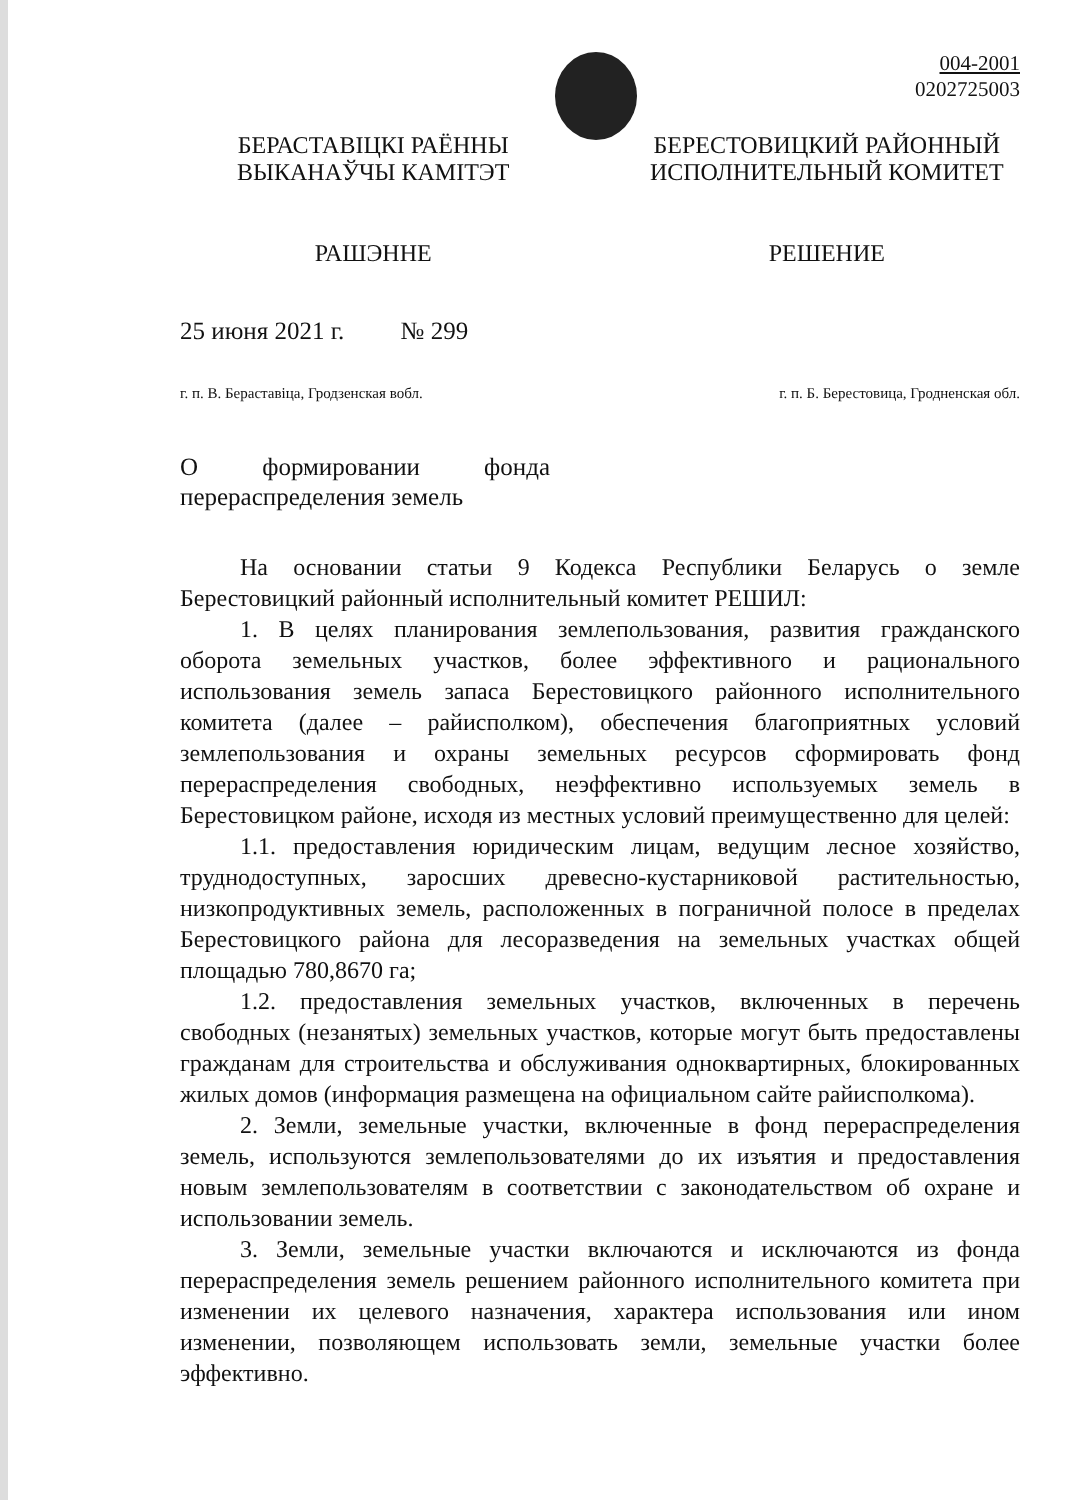004-2001
0202725003
БЕРАСТАВІЦКІ РАЁННЫ
ВЫКАНАЎЧЫ КАМІТЭТ
РАШЭННЕ
БЕРЕСТОВИЦКИЙ РАЙОННЫЙ
ИСПОЛНИТЕЛЬНЫЙ КОМИТЕТ
РЕШЕНИЕ
25 июня 2021 г. № 299
г. п. В. Бераставіца, Гродзенская вобл. г. п. Б. Берестовица, Гродненская обл.
О формировании фонда
перераспределения земель
На основании статьи 9 Кодекса Республики Беларусь о земле Берестовицкий районный исполнительный комитет РЕШИЛ:
1. В целях планирования землепользования, развития гражданского оборота земельных участков, более эффективного и рационального использования земель запаса Берестовицкого районного исполнительного комитета (далее – райисполком), обеспечения благоприятных условий землепользования и охраны земельных ресурсов сформировать фонд перераспределения свободных, неэффективно используемых земель в Берестовицком районе, исходя из местных условий преимущественно для целей:
1.1. предоставления юридическим лицам, ведущим лесное хозяйство, труднодоступных, заросших древесно-кустарниковой растительностью, низкопродуктивных земель, расположенных в пограничной полосе в пределах Берестовицкого района для лесоразведения на земельных участках общей площадью 780,8670 га;
1.2. предоставления земельных участков, включенных в перечень свободных (незанятых) земельных участков, которые могут быть предоставлены гражданам для строительства и обслуживания одноквартирных, блокированных жилых домов (информация размещена на официальном сайте райисполкома).
2. Земли, земельные участки, включенные в фонд перераспределения земель, используются землепользователями до их изъятия и предоставления новым землепользователям в соответствии с законодательством об охране и использовании земель.
3. Земли, земельные участки включаются и исключаются из фонда перераспределения земель решением районного исполнительного комитета при изменении их целевого назначения, характера использования или ином изменении, позволяющем использовать земли, земельные участки более эффективно.